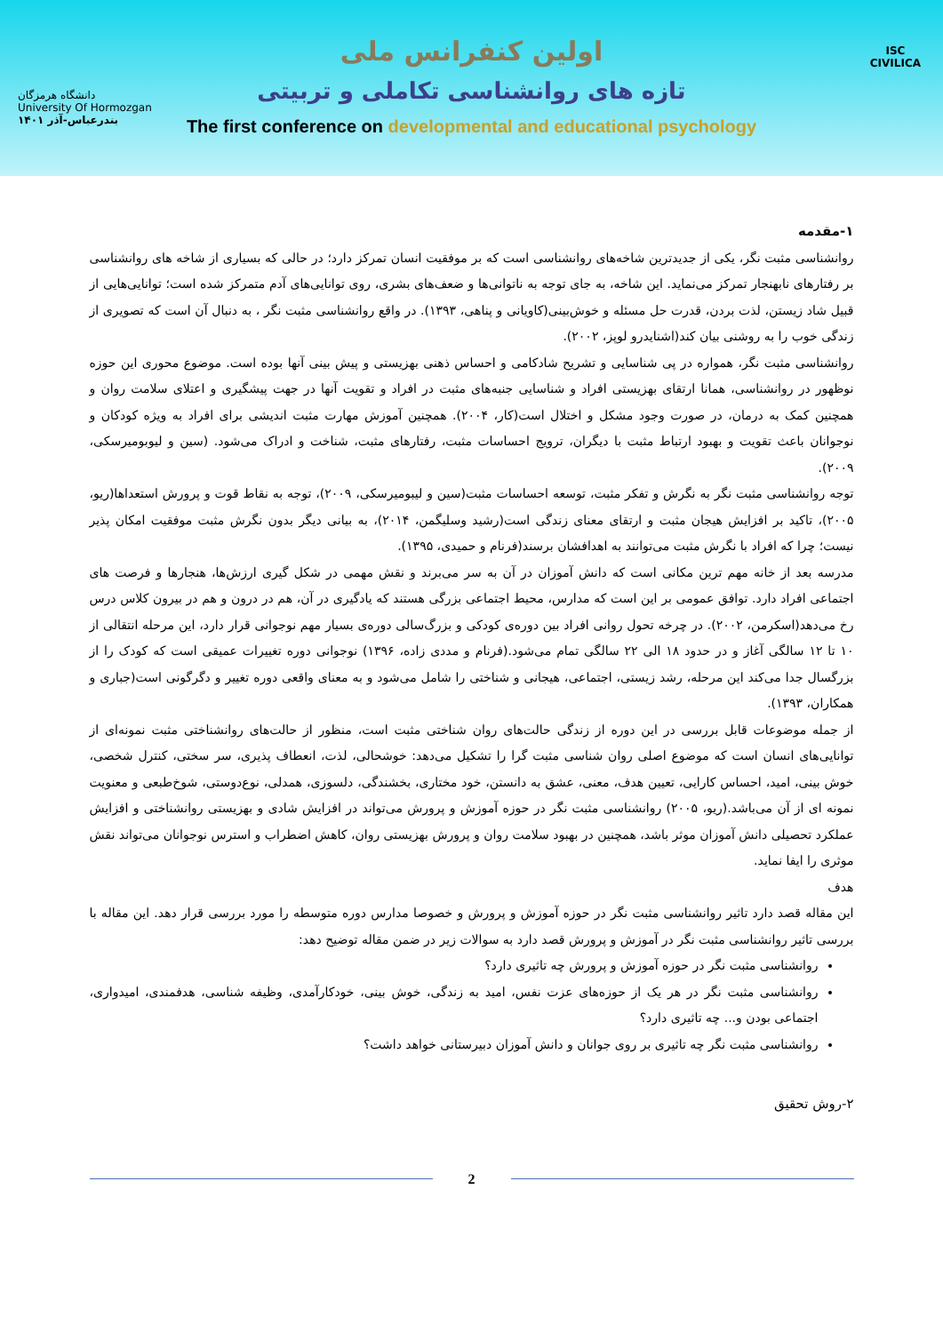دانشگاه هرمزگان
University Of Hormozgan
بندرعباس-آذر ۱۴۰۱
ISC
CIVILICA
اولین کنفرانس ملی
تازه های روانشناسی تکاملی و تربیتی
The first conference on developmental and educational psychology
۱-مقدمه
روانشناسی مثبت نگر، یکی از جدیدترین شاخه‌های روانشناسی است که بر موفقیت انسان تمرکز دارد؛ در حالی که بسیاری از شاخه های روانشناسی بر رفتارهای نابهنجار تمرکز می‌نماید. این شاخه، به جای توجه به ناتوانی‌ها و ضعف‌های بشری، روی توانایی‌های آدم متمرکز شده است؛ توانایی‌هایی از قبیل شاد زیستن، لذت بردن، قدرت حل مسئله و خوش‌بینی(کاویانی و پناهی، ۱۳۹۳). در واقع روانشناسی مثبت نگر ، به دنبال آن است که تصویری از زندگی خوب را به روشنی بیان کند(اشنایدرو لوپز، ۲۰۰۲).
روانشناسی مثبت نگر، همواره در پی شناسایی و تشریح شادکامی و احساس ذهنی بهزیستی و پیش بینی آنها بوده است. موضوع محوری این حوزه نوظهور در روانشناسی، همانا ارتقای بهزیستی افراد و شناسایی جنبه‌های مثبت در افراد و تقویت آنها در جهت پیشگیری و اعتلای سلامت روان و همچنین کمک به درمان، در صورت وجود مشکل و اختلال است(کار، ۲۰۰۴). همچنین آموزش مهارت مثبت اندیشی برای افراد به ویژه کودکان و نوجوانان باعث تقویت و بهبود ارتباط مثبت با دیگران، ترویج احساسات مثبت، رفتارهای مثبت، شناخت و ادراک می‌شود. (سین و لیوبومیرسکی، ۲۰۰۹).
توجه روانشناسی مثبت نگر به نگرش و تفکر مثبت، توسعه احساسات مثبت(سین و لیبومیرسکی، ۲۰۰۹)، توجه به نقاط قوت و پرورش استعداها(ریو، ۲۰۰۵)، تاکید بر افزایش هیجان مثبت و ارتقای معنای زندگی است(رشید وسلیگمن، ۲۰۱۴)، به بیانی دیگر بدون نگرش مثبت موفقیت امکان پذیر نیست؛ چرا که افراد با نگرش مثبت می‌توانند به اهدافشان برسند(فرنام و حمیدی، ۱۳۹۵).
مدرسه بعد از خانه مهم ترین مکانی است که دانش آموزان در آن به سر می‌برند و نقش مهمی در شکل گیری ارزش‌ها، هنجارها و فرصت های اجتماعی افراد دارد. توافق عمومی بر این است که مدارس، محیط اجتماعی بزرگی هستند که یادگیری در آن، هم در درون و هم در بیرون کلاس درس رخ می‌دهد(اسکرمن، ۲۰۰۲). در چرخه تحول روانی افراد بین دوره‌ی کودکی و بزرگ‌سالی دوره‌ی بسیار مهم نوجوانی قرار دارد، این مرحله انتقالی از ۱۰ تا ۱۲ سالگی آغاز و در حدود ۱۸ الی ۲۲ سالگی تمام می‌شود.(فرنام و مددی زاده، ۱۳۹۶) نوجوانی دوره تغییرات عمیقی است که کودک را از بزرگسال جدا می‌کند این مرحله، رشد زیستی، اجتماعی، هیجانی و شناختی را شامل می‌شود و به معنای واقعی دوره تغییر و دگرگونی است(جباری و همکاران، ۱۳۹۳).
از جمله موضوعات قابل بررسی در این دوره از زندگی حالت‌های روان شناختی مثبت است، منظور از حالت‌های روانشناختی مثبت نمونه‌ای از توانایی‌های انسان است که موضوع اصلی روان شناسی مثبت گرا را تشکیل می‌دهد: خوشحالی، لذت، انعطاف پذیری، سر سختی، کنترل شخصی، خوش بینی، امید، احساس کارایی، تعیین هدف، معنی، عشق به دانستن، خود مختاری، بخشندگی، دلسوزی، همدلی، نوع‌دوستی، شوخ‌طبعی و معنویت نمونه ای از آن می‌باشد.(ریو، ۲۰۰۵) روانشناسی مثبت نگر در حوزه آموزش و پرورش می‌تواند در افزایش شادی و بهزیستی روانشناختی و افزایش عملکرد تحصیلی دانش آموزان موثر باشد، همچنین در بهبود سلامت روان و پرورش بهزیستی روان، کاهش اضطراب و استرس نوجوانان می‌تواند نقش موثری را ایفا نماید.
هدف
این مقاله قصد دارد تاثیر روانشناسی مثبت نگر در حوزه آموزش و پرورش و خصوصا مدارس دوره متوسطه را مورد بررسی قرار دهد. این مقاله با بررسی تاثیر روانشناسی مثبت نگر در آموزش و پرورش قصد دارد به سوالات زیر در ضمن مقاله توضیح دهد:
روانشناسی مثبت نگر در حوزه آموزش و پرورش چه تاثیری دارد؟
روانشناسی مثبت نگر در هر یک از حوزه‌های عزت نفس، امید به زندگی، خوش بینی، خودکارآمدی، وظیفه شناسی، هدفمندی، امیدواری، اجتماعی بودن و... چه تاثیری دارد؟
روانشناسی مثبت نگر چه تاثیری بر روی جوانان و دانش آموزان دبیرستانی خواهد داشت؟
۲-روش تحقیق
2